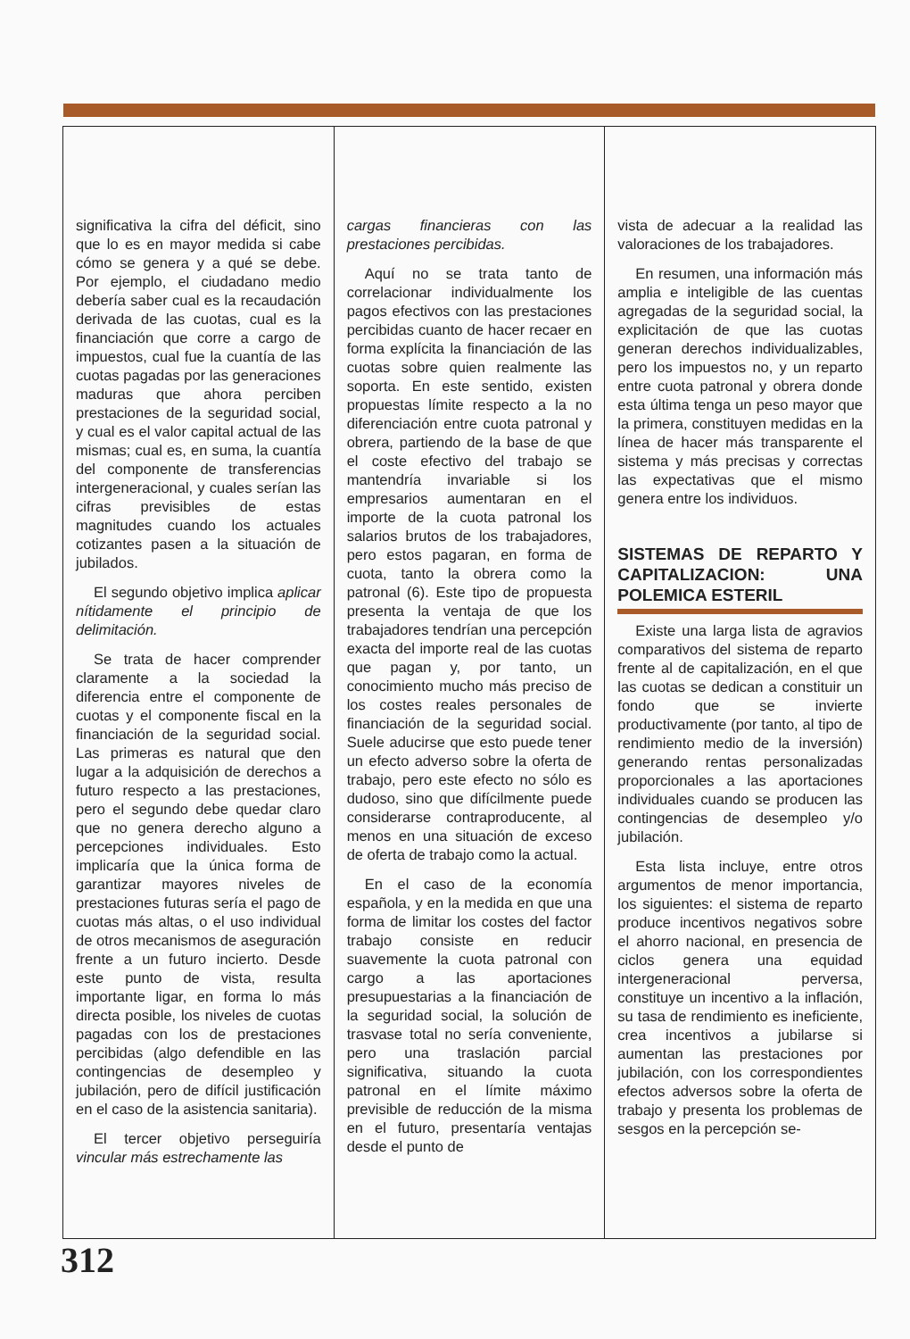significativa la cifra del déficit, sino que lo es en mayor medida si cabe cómo se genera y a qué se debe. Por ejemplo, el ciudadano medio debería saber cual es la recaudación derivada de las cuotas, cual es la financiación que corre a cargo de impuestos, cual fue la cuantía de las cuotas pagadas por las generaciones maduras que ahora perciben prestaciones de la seguridad social, y cual es el valor capital actual de las mismas; cual es, en suma, la cuantía del componente de transferencias intergeneracional, y cuales serían las cifras previsibles de estas magnitudes cuando los actuales cotizantes pasen a la situación de jubilados.
El segundo objetivo implica aplicar nítidamente el principio de delimitación.
Se trata de hacer comprender claramente a la sociedad la diferencia entre el componente de cuotas y el componente fiscal en la financiación de la seguridad social. Las primeras es natural que den lugar a la adquisición de derechos a futuro respecto a las prestaciones, pero el segundo debe quedar claro que no genera derecho alguno a percepciones individuales. Esto implicaría que la única forma de garantizar mayores niveles de prestaciones futuras sería el pago de cuotas más altas, o el uso individual de otros mecanismos de aseguración frente a un futuro incierto. Desde este punto de vista, resulta importante ligar, en forma lo más directa posible, los niveles de cuotas pagadas con los de prestaciones percibidas (algo defendible en las contingencias de desempleo y jubilación, pero de difícil justificación en el caso de la asistencia sanitaria).
El tercer objetivo perseguiría vincular más estrechamente las
cargas financieras con las prestaciones percibidas.
Aquí no se trata tanto de correlacionar individualmente los pagos efectivos con las prestaciones percibidas cuanto de hacer recaer en forma explícita la financiación de las cuotas sobre quien realmente las soporta. En este sentido, existen propuestas límite respecto a la no diferenciación entre cuota patronal y obrera, partiendo de la base de que el coste efectivo del trabajo se mantendría invariable si los empresarios aumentaran en el importe de la cuota patronal los salarios brutos de los trabajadores, pero estos pagaran, en forma de cuota, tanto la obrera como la patronal (6). Este tipo de propuesta presenta la ventaja de que los trabajadores tendrían una percepción exacta del importe real de las cuotas que pagan y, por tanto, un conocimiento mucho más preciso de los costes reales personales de financiación de la seguridad social. Suele aducirse que esto puede tener un efecto adverso sobre la oferta de trabajo, pero este efecto no sólo es dudoso, sino que difícilmente puede considerarse contraproducente, al menos en una situación de exceso de oferta de trabajo como la actual.
En el caso de la economía española, y en la medida en que una forma de limitar los costes del factor trabajo consiste en reducir suavemente la cuota patronal con cargo a las aportaciones presupuestarias a la financiación de la seguridad social, la solución de trasvase total no sería conveniente, pero una traslación parcial significativa, situando la cuota patronal en el límite máximo previsible de reducción de la misma en el futuro, presentaría ventajas desde el punto de
vista de adecuar a la realidad las valoraciones de los trabajadores.
En resumen, una información más amplia e inteligible de las cuentas agregadas de la seguridad social, la explicitación de que las cuotas generan derechos individualizables, pero los impuestos no, y un reparto entre cuota patronal y obrera donde esta última tenga un peso mayor que la primera, constituyen medidas en la línea de hacer más transparente el sistema y más precisas y correctas las expectativas que el mismo genera entre los individuos.
SISTEMAS DE REPARTO Y CAPITALIZACION: UNA POLEMICA ESTERIL
Existe una larga lista de agravios comparativos del sistema de reparto frente al de capitalización, en el que las cuotas se dedican a constituir un fondo que se invierte productivamente (por tanto, al tipo de rendimiento medio de la inversión) generando rentas personalizadas proporcionales a las aportaciones individuales cuando se producen las contingencias de desempleo y/o jubilación.
Esta lista incluye, entre otros argumentos de menor importancia, los siguientes: el sistema de reparto produce incentivos negativos sobre el ahorro nacional, en presencia de ciclos genera una equidad intergeneracional perversa, constituye un incentivo a la inflación, su tasa de rendimiento es ineficiente, crea incentivos a jubilarse si aumentan las prestaciones por jubilación, con los correspondientes efectos adversos sobre la oferta de trabajo y presenta los problemas de sesgos en la percepción se-
312